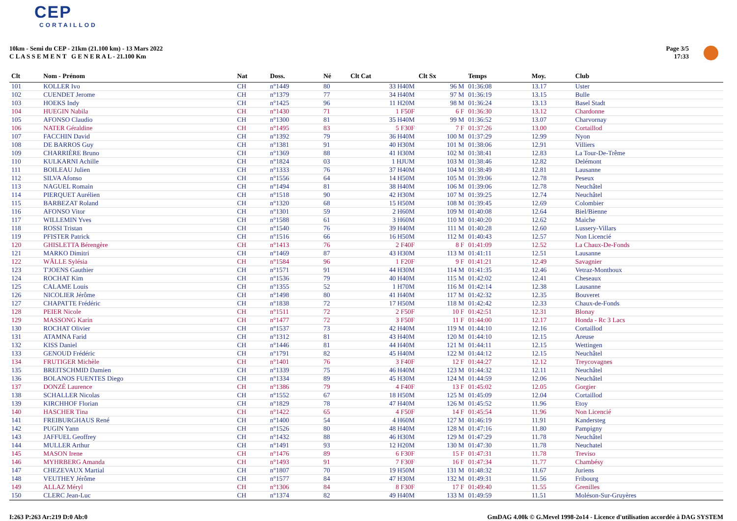CEP
CORTAILLOD
10km - Semi du CEP - 21km (21.100 km) - 13 Mars 2022
C L A S S E M E N T G E N E R A L - 21.100 Km
Page 3/5
17:33
| Clt | Nom - Prénom | Nat | Doss. | Né | Clt Cat | Clt Sx | Temps | Moy. | Club |
| --- | --- | --- | --- | --- | --- | --- | --- | --- | --- |
| 101 | KOLLER Ivo | CH | n°1449 | 80 | 33 H40M | 96 M | 01:36:08 | 13.17 | Uster |
| 102 | CUENDET Jerome | CH | n°1379 | 77 | 34 H40M | 97 M | 01:36:19 | 13.15 | Bulle |
| 103 | HOEKS Indy | CH | n°1425 | 96 | 11 H20M | 98 M | 01:36:24 | 13.13 | Basel Stadt |
| 104 | HUEGIN Nabila | CH | n°1430 | 71 | 1 F50F | 6 F | 01:36:30 | 13.12 | Chardonne |
| 105 | AFONSO Claudio | CH | n°1300 | 81 | 35 H40M | 99 M | 01:36:52 | 13.07 | Charvornay |
| 106 | NATER Géraldine | CH | n°1495 | 83 | 5 F30F | 7 F | 01:37:26 | 13.00 | Cortaillod |
| 107 | FACCHIN David | CH | n°1392 | 79 | 36 H40M | 100 M | 01:37:29 | 12.99 | Nyon |
| 108 | DE BARROS Guy | CH | n°1381 | 91 | 40 H30M | 101 M | 01:38:06 | 12.91 | Villiers |
| 109 | CHARRIÈRE Bruno | CH | n°1369 | 88 | 41 H30M | 102 M | 01:38:41 | 12.83 | La Tour-De-Trême |
| 110 | KULKARNI Achille | CH | n°1824 | 03 | 1 HJUM | 103 M | 01:38:46 | 12.82 | Delémont |
| 111 | BOILEAU Julien | CH | n°1333 | 76 | 37 H40M | 104 M | 01:38:49 | 12.81 | Lausanne |
| 112 | SILVA Afonso | CH | n°1556 | 64 | 14 H50M | 105 M | 01:39:06 | 12.78 | Peseux |
| 113 | NAGUEL Romain | CH | n°1494 | 81 | 38 H40M | 106 M | 01:39:06 | 12.78 | Neuchâtel |
| 114 | PIERQUET Aurélien | CH | n°1518 | 90 | 42 H30M | 107 M | 01:39:25 | 12.74 | Neuchâtel |
| 115 | BARBEZAT Roland | CH | n°1320 | 68 | 15 H50M | 108 M | 01:39:45 | 12.69 | Colombier |
| 116 | AFONSO Vitor | CH | n°1301 | 59 | 2 H60M | 109 M | 01:40:08 | 12.64 | Biel/Bienne |
| 117 | WILLEMIN Yves | CH | n°1588 | 61 | 3 H60M | 110 M | 01:40:20 | 12.62 | Maiche |
| 118 | ROSSI Tristan | CH | n°1540 | 76 | 39 H40M | 111 M | 01:40:28 | 12.60 | Lussery-Villars |
| 119 | PFISTER Patrick | CH | n°1516 | 66 | 16 H50M | 112 M | 01:40:43 | 12.57 | Non Licencié |
| 120 | GHISLETTA Bérengère | CH | n°1413 | 76 | 2 F40F | 8 F | 01:41:09 | 12.52 | La Chaux-De-Fonds |
| 121 | MARKO Dimitri | CH | n°1469 | 87 | 43 H30M | 113 M | 01:41:11 | 12.51 | Lausanne |
| 122 | WÄLLE Sylésia | CH | n°1584 | 96 | 1 F20F | 9 F | 01:41:21 | 12.49 | Savagnier |
| 123 | T'JOENS Gauthier | CH | n°1571 | 91 | 44 H30M | 114 M | 01:41:35 | 12.46 | Vetraz-Monthoux |
| 124 | ROCHAT Kim | CH | n°1536 | 79 | 40 H40M | 115 M | 01:42:02 | 12.41 | Cheseaux |
| 125 | CALAME Louis | CH | n°1355 | 52 | 1 H70M | 116 M | 01:42:14 | 12.38 | Lausanne |
| 126 | NICOLIER Jérôme | CH | n°1498 | 80 | 41 H40M | 117 M | 01:42:32 | 12.35 | Bouveret |
| 127 | CHAPATTE Frédéric | CH | n°1838 | 72 | 17 H50M | 118 M | 01:42:42 | 12.33 | Chaux-de-Fonds |
| 128 | PEIER Nicole | CH | n°1511 | 72 | 2 F50F | 10 F | 01:42:51 | 12.31 | Blonay |
| 129 | MASSONG Karin | CH | n°1477 | 72 | 3 F50F | 11 F | 01:44:00 | 12.17 | Honda - Rc 3 Lacs |
| 130 | ROCHAT Olivier | CH | n°1537 | 73 | 42 H40M | 119 M | 01:44:10 | 12.16 | Cortaillod |
| 131 | ATAMNA Farid | CH | n°1312 | 81 | 43 H40M | 120 M | 01:44:10 | 12.15 | Areuse |
| 132 | KISS Daniel | CH | n°1446 | 81 | 44 H40M | 121 M | 01:44:11 | 12.15 | Wettingen |
| 133 | GENOUD Frédéric | CH | n°1791 | 82 | 45 H40M | 122 M | 01:44:12 | 12.15 | Neuchâtel |
| 134 | FRUTIGER Michèle | CH | n°1401 | 76 | 3 F40F | 12 F | 01:44:27 | 12.12 | Treycovagnes |
| 135 | BREITSCHMID Damien | CH | n°1339 | 75 | 46 H40M | 123 M | 01:44:32 | 12.11 | Neuchâtel |
| 136 | BOLANOS FUENTES Diego | CH | n°1334 | 89 | 45 H30M | 124 M | 01:44:59 | 12.06 | Neuchâtel |
| 137 | DONZÉ Laurence | CH | n°1386 | 79 | 4 F40F | 13 F | 01:45:02 | 12.05 | Gorgier |
| 138 | SCHALLER Nicolas | CH | n°1552 | 67 | 18 H50M | 125 M | 01:45:09 | 12.04 | Cortaillod |
| 139 | KIRCHHOF Florian | CH | n°1829 | 78 | 47 H40M | 126 M | 01:45:52 | 11.96 | Etoy |
| 140 | HASCHER Tina | CH | n°1422 | 65 | 4 F50F | 14 F | 01:45:54 | 11.96 | Non Licencié |
| 141 | FREIBURGHAUS René | CH | n°1400 | 54 | 4 H60M | 127 M | 01:46:19 | 11.91 | Kandersteg |
| 142 | PUGIN Yann | CH | n°1526 | 80 | 48 H40M | 128 M | 01:47:16 | 11.80 | Pampigny |
| 143 | JAFFUEL Geoffrey | CH | n°1432 | 88 | 46 H30M | 129 M | 01:47:29 | 11.78 | Neuchâtel |
| 144 | MULLER Arthur | CH | n°1491 | 93 | 12 H20M | 130 M | 01:47:30 | 11.78 | Neuchatel |
| 145 | MASON Irene | CH | n°1476 | 89 | 6 F30F | 15 F | 01:47:31 | 11.78 | Treviso |
| 146 | MYHRBERG Amanda | CH | n°1493 | 91 | 7 F30F | 16 F | 01:47:34 | 11.77 | Chambésy |
| 147 | CHEZEVAUX Martial | CH | n°1807 | 70 | 19 H50M | 131 M | 01:48:32 | 11.67 | Juriens |
| 148 | VEUTHEY Jérôme | CH | n°1577 | 84 | 47 H30M | 132 M | 01:49:31 | 11.56 | Fribourg |
| 149 | ALLAZ Méryl | CH | n°1306 | 84 | 8 F30F | 17 F | 01:49:40 | 11.55 | Grenilles |
| 150 | CLERC Jean-Luc | CH | n°1374 | 82 | 49 H40M | 133 M | 01:49:59 | 11.51 | Moléson-Sur-Gruyères |
I:263 P:263 Ar:219 D:0 Ab:0 GmDAG 4.00k © G.Mevel 1998-2o14 - Licence d'utilisation accordée à DAG SYSTEM